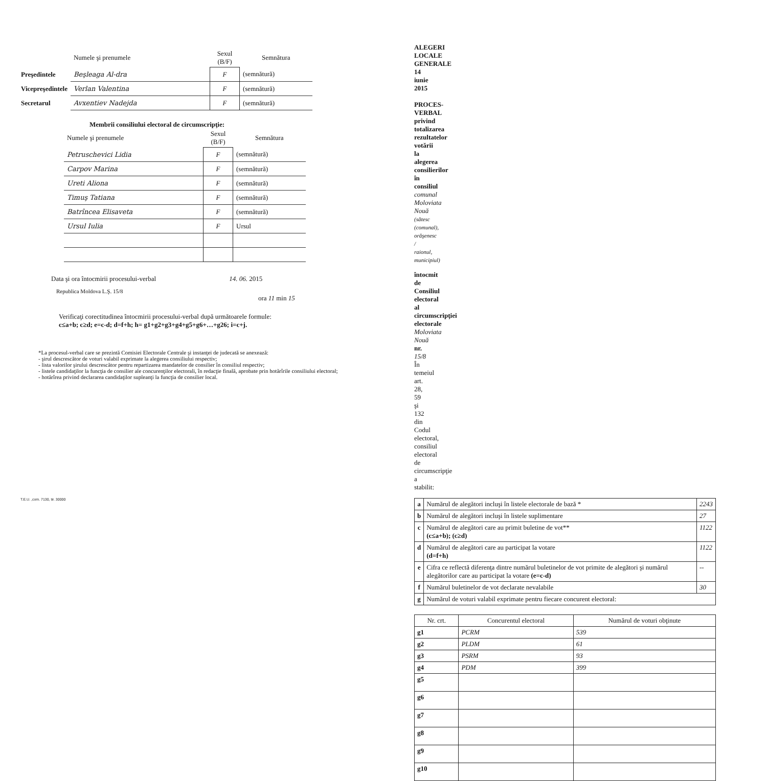| | Numele şi prenumele | Sexul (B/F) | Semnătura |
| Preşedintele | Beşleaga Al-dra | F | (semnătură) |
| Vicepreşedintele | Verlan Valentina | F | (semnătură) |
| Secretarul | Avxentiev Nadejda | F | (semnătură) |
Membrii consiliului electoral de circumscripţie:
| Numele şi prenumele | Sexul (B/F) | Semnătura |
| Petruschevici Lidia | F | (semnătură) |
| Carpov Marina | F | (semnătură) |
| Ureti Aliona | F | (semnătură) |
| Timuş Tatiana | F | (semnătură) |
| Batrîncea Elisaveta | F | (semnătură) |
| Ursul Iulia | F | Ursul |
Data şi ora întocmirii procesului-verbal 14. 06. 2015
Republica Moldova L.Ş. 15/8
ora 11 min 15
Verificaţi corectitudinea întocmirii procesului-verbal după următoarele formule:
c≤a+b; c≥d; e=c-d; d=f+h; h= g1+g2+g3+g4+g5+g6+…+g26; i=c+j.
*La procesul-verbal care se prezintă Comisiei Electorale Centrale şi instanţei de judecată se anexează:
- şirul descrescător de voturi valabil exprimate la alegerea consiliului respectiv;
- lista valorilor şirului descrescător pentru repartizarea mandatelor de consilier în consiliul respectiv;
- listele candidaţilor la funcţia de consilier ale concurenţilor electorali, în redacţie finală, aprobate prin hotărîrile consiliului electoral;
- hotărîrea privind declararea candidaţilor supleanţi la funcţia de consilier local.
T.E.U. ,com. 7130, tir. 30000
ALEGERI LOCALE GENERALE
14 iunie 2015
PROCES-VERBAL
privind totalizarea rezultatelor votării la alegerea consilierilor în consiliul
comunal Moloviata Nouă
(sătesc (comunal), orăşenesc / raionul, municipiul)
întocmit de Consiliul electoral al circumscripţiei electorale Moloviata Nouă nr. 15/8
În temeiul art. 28, 59 şi 132 din Codul electoral, consiliul electoral de circumscripţie a stabilit:
| a | Numărul de alegători incluşi în listele electorale de bază * | 2243 |
| b | Numărul de alegători incluşi în listele suplimentare | 27 |
| c | Numărul de alegători care au primit buletine de vot** (c≤a+b); (c≥d) | 1122 |
| d | Numărul de alegători care au participat la votare (d=f+h) | 1122 |
| e | Cifra ce reflectă diferenţa dintre numărul buletinelor de vot primite de alegători şi numărul alegătorilor care au participat la votare (e=c-d) | -- |
| f | Numărul buletinelor de vot declarate nevalabile | 30 |
| g | Numărul de voturi valabil exprimate pentru fiecare concurent electoral: | |
| Nr. crt. | Concurentul electoral | Numărul de voturi obţinute |
| --- | --- | --- |
| g1 | PCRM | 539 |
| g2 | PLDM | 61 |
| g3 | PSRM | 93 |
| g4 | PDM | 399 |
| g5 | | |
| g6 | | |
| g7 | | |
| g8 | | |
| g9 | | |
| g10 | | |